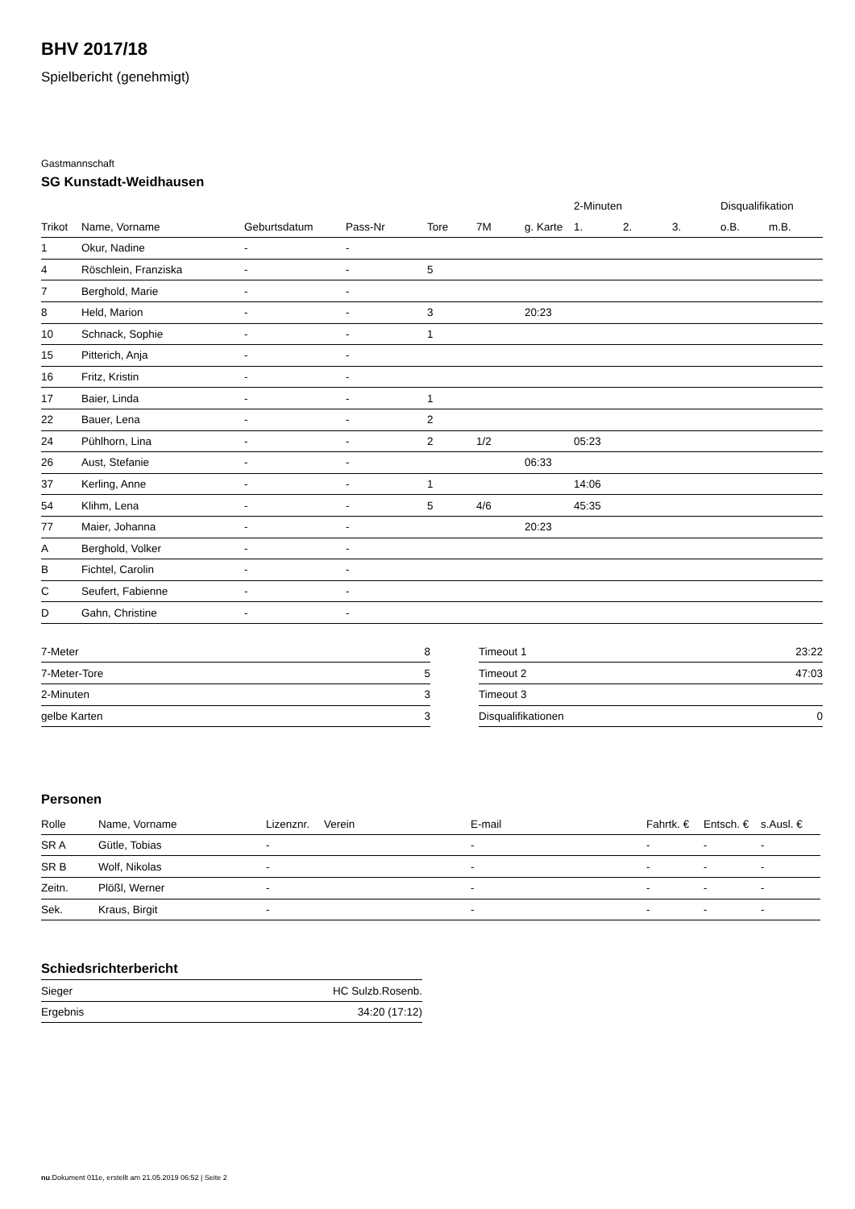BHV 2017/18
Spielbericht (genehmigt)
Gastmannschaft
SG Kunstadt-Weidhausen
| | | | | | | | 2-Minuten | | | Disqualifikation | |
| --- | --- | --- | --- | --- | --- | --- | --- | --- | --- | --- | --- |
| Trikot | Name, Vorname | Geburtsdatum | Pass-Nr | Tore | 7M | g. Karte | 1. | 2. | 3. | o.B. | m.B. |
| 1 | Okur, Nadine | - | - | | | | | | | | |
| 4 | Röschlein, Franziska | - | - | 5 | | | | | | | |
| 7 | Berghold, Marie | - | - | | | | | | | | |
| 8 | Held, Marion | - | - | 3 | | 20:23 | | | | | |
| 10 | Schnack, Sophie | - | - | 1 | | | | | | | |
| 15 | Pitterich, Anja | - | - | | | | | | | | |
| 16 | Fritz, Kristin | - | - | | | | | | | | |
| 17 | Baier, Linda | - | - | 1 | | | | | | | |
| 22 | Bauer, Lena | - | - | 2 | | | | | | | |
| 24 | Pühlhorn, Lina | - | - | 2 | 1/2 | | 05:23 | | | | |
| 26 | Aust, Stefanie | - | - | | | 06:33 | | | | | |
| 37 | Kerling, Anne | - | - | 1 | | | 14:06 | | | | |
| 54 | Klihm, Lena | - | - | 5 | 4/6 | | 45:35 | | | | |
| 77 | Maier, Johanna | - | - | | | 20:23 | | | | | |
| A | Berghold, Volker | - | - | | | | | | | | |
| B | Fichtel, Carolin | - | - | | | | | | | | |
| C | Seufert, Fabienne | - | - | | | | | | | | |
| D | Gahn, Christine | - | - | | | | | | | | |
| 7-Meter | 8 |
| 7-Meter-Tore | 5 |
| 2-Minuten | 3 |
| gelbe Karten | 3 |
| Timeout 1 | 23:22 |
| Timeout 2 | 47:03 |
| Timeout 3 | |
| Disqualifikationen | 0 |
Personen
| Rolle | Name, Vorname | Lizenznr. | Verein | E-mail | Fahrtk. € | Entsch. € | s.Ausl. € |
| --- | --- | --- | --- | --- | --- | --- | --- |
| SR A | Gütle, Tobias | - | | - | - | - | - |
| SR B | Wolf, Nikolas | - | | - | - | - | - |
| Zeitn. | Plößl, Werner | - | | - | - | - | - |
| Sek. | Kraus, Birgit | - | | - | - | - | - |
Schiedsrichterbericht
| Sieger | HC Sulzb.Rosenb. |
| Ergebnis | 34:20 (17:12) |
nu.Dokument 011e, erstellt am 21.05.2019 06:52 | Seite 2